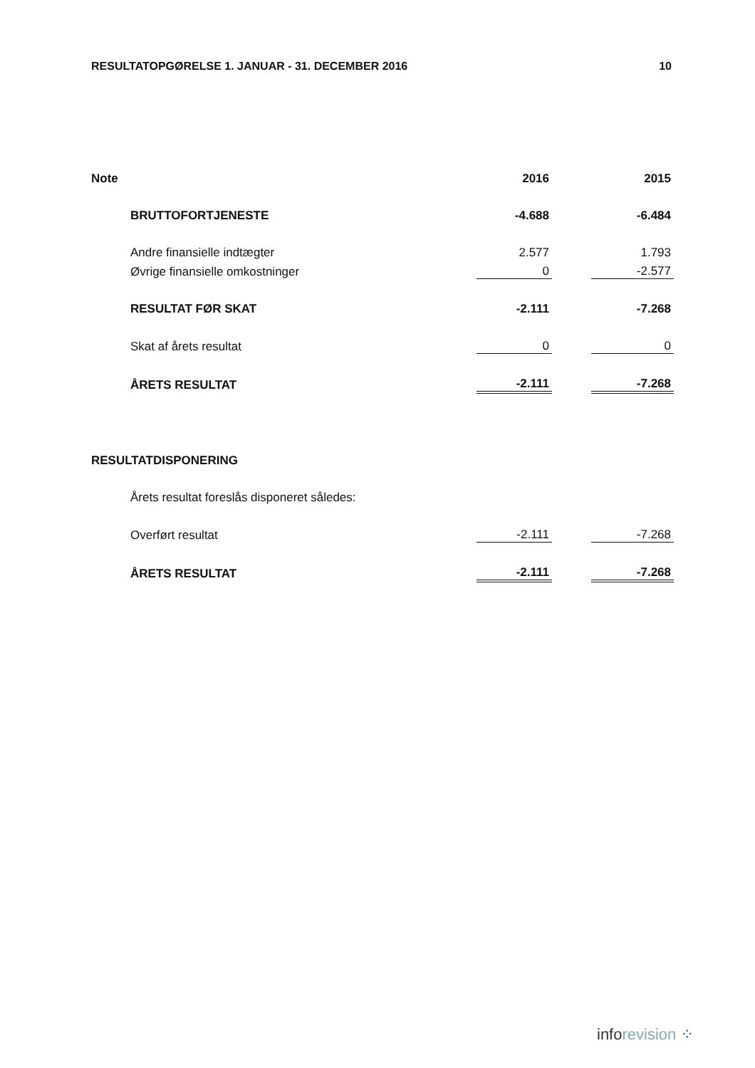RESULTATOPGØRELSE 1. JANUAR - 31. DECEMBER 2016 10
| Note | 2016 | | 2015 |
| --- | --- | --- | --- |
| BRUTTOFORTJENESTE | -4.688 | | -6.484 |
| Andre finansielle indtægter | 2.577 | | 1.793 |
| Øvrige finansielle omkostninger | 0 | | -2.577 |
| RESULTAT FØR SKAT | -2.111 | | -7.268 |
| Skat af årets resultat | 0 | | 0 |
| ÅRETS RESULTAT | -2.111 | | -7.268 |
| RESULTATDISPONERING | | | |
| Årets resultat foreslås disponeret således: | | | |
| Overført resultat | -2.111 | | -7.268 |
| ÅRETS RESULTAT | -2.111 | | -7.268 |
inforevision ⁘